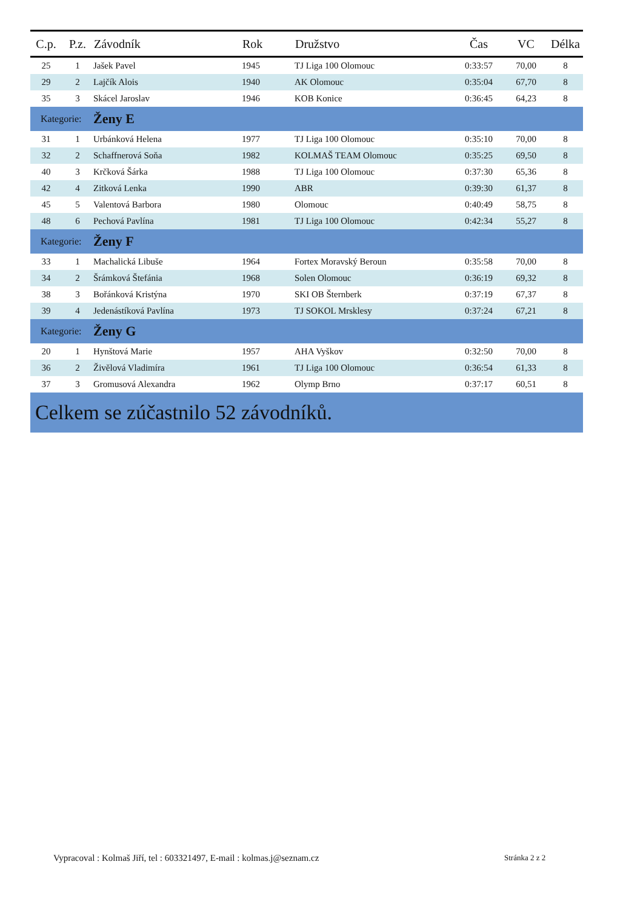| C.p. | P.z. | Závodník | Rok | Družstvo | Čas | VC | Délka |
| --- | --- | --- | --- | --- | --- | --- | --- |
| 25 | 1 | Jašek Pavel | 1945 | TJ Liga 100 Olomouc | 0:33:57 | 70,00 | 8 |
| 29 | 2 | Lajčík Alois | 1940 | AK Olomouc | 0:35:04 | 67,70 | 8 |
| 35 | 3 | Skácel Jaroslav | 1946 | KOB Konice | 0:36:45 | 64,23 | 8 |
| Kategorie: | | Ženy E | | | | | |
| 31 | 1 | Urbánková Helena | 1977 | TJ Liga 100 Olomouc | 0:35:10 | 70,00 | 8 |
| 32 | 2 | Schaffnerová Soňa | 1982 | KOLMAŠ TEAM Olomouc | 0:35:25 | 69,50 | 8 |
| 40 | 3 | Krčková Šárka | 1988 | TJ Liga 100 Olomouc | 0:37:30 | 65,36 | 8 |
| 42 | 4 | Zitková Lenka | 1990 | ABR | 0:39:30 | 61,37 | 8 |
| 45 | 5 | Valentová Barbora | 1980 | Olomouc | 0:40:49 | 58,75 | 8 |
| 48 | 6 | Pechová Pavlína | 1981 | TJ Liga 100 Olomouc | 0:42:34 | 55,27 | 8 |
| Kategorie: | | Ženy F | | | | | |
| 33 | 1 | Machalická Libuše | 1964 | Fortex Moravský Beroun | 0:35:58 | 70,00 | 8 |
| 34 | 2 | Šrámková Štefánia | 1968 | Solen Olomouc | 0:36:19 | 69,32 | 8 |
| 38 | 3 | Bořánková Kristýna | 1970 | SKI OB Šternberk | 0:37:19 | 67,37 | 8 |
| 39 | 4 | Jedenástíková Pavlína | 1973 | TJ SOKOL Mrsklesy | 0:37:24 | 67,21 | 8 |
| Kategorie: | | Ženy G | | | | | |
| 20 | 1 | Hynštová Marie | 1957 | AHA Vyškov | 0:32:50 | 70,00 | 8 |
| 36 | 2 | Živělová Vladimíra | 1961 | TJ Liga 100 Olomouc | 0:36:54 | 61,33 | 8 |
| 37 | 3 | Gromusová Alexandra | 1962 | Olymp Brno | 0:37:17 | 60,51 | 8 |
| Celkem se zúčastnilo 52 závodníků. | | | | | | | |
Vypracoval : Kolmaš Jiří, tel : 603321497, E-mail : kolmas.j@seznam.cz
Stránka 2 z 2